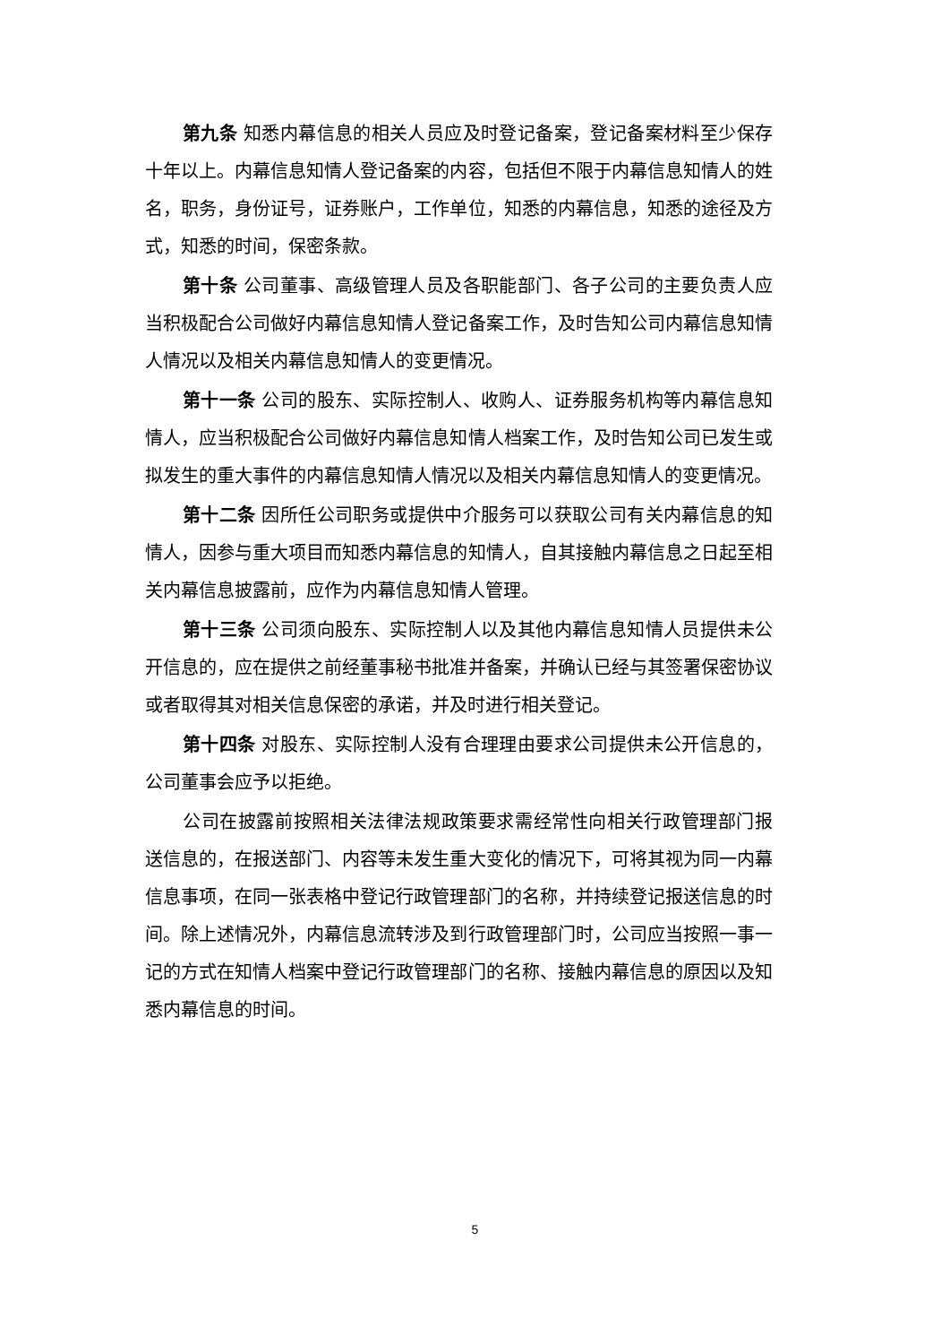第九条 知悉内幕信息的相关人员应及时登记备案，登记备案材料至少保存十年以上。内幕信息知情人登记备案的内容，包括但不限于内幕信息知情人的姓名，职务，身份证号，证券账户，工作单位，知悉的内幕信息，知悉的途径及方式，知悉的时间，保密条款。
第十条 公司董事、高级管理人员及各职能部门、各子公司的主要负责人应当积极配合公司做好内幕信息知情人登记备案工作，及时告知公司内幕信息知情人情况以及相关内幕信息知情人的变更情况。
第十一条 公司的股东、实际控制人、收购人、证券服务机构等内幕信息知情人，应当积极配合公司做好内幕信息知情人档案工作，及时告知公司已发生或拟发生的重大事件的内幕信息知情人情况以及相关内幕信息知情人的变更情况。
第十二条 因所任公司职务或提供中介服务可以获取公司有关内幕信息的知情人，因参与重大项目而知悉内幕信息的知情人，自其接触内幕信息之日起至相关内幕信息披露前，应作为内幕信息知情人管理。
第十三条 公司须向股东、实际控制人以及其他内幕信息知情人员提供未公开信息的，应在提供之前经董事秘书批准并备案，并确认已经与其签署保密协议或者取得其对相关信息保密的承诺，并及时进行相关登记。
第十四条 对股东、实际控制人没有合理理由要求公司提供未公开信息的，公司董事会应予以拒绝。
公司在披露前按照相关法律法规政策要求需经常性向相关行政管理部门报送信息的，在报送部门、内容等未发生重大变化的情况下，可将其视为同一内幕信息事项，在同一张表格中登记行政管理部门的名称，并持续登记报送信息的时间。除上述情况外，内幕信息流转涉及到行政管理部门时，公司应当按照一事一记的方式在知情人档案中登记行政管理部门的名称、接触内幕信息的原因以及知悉内幕信息的时间。
5